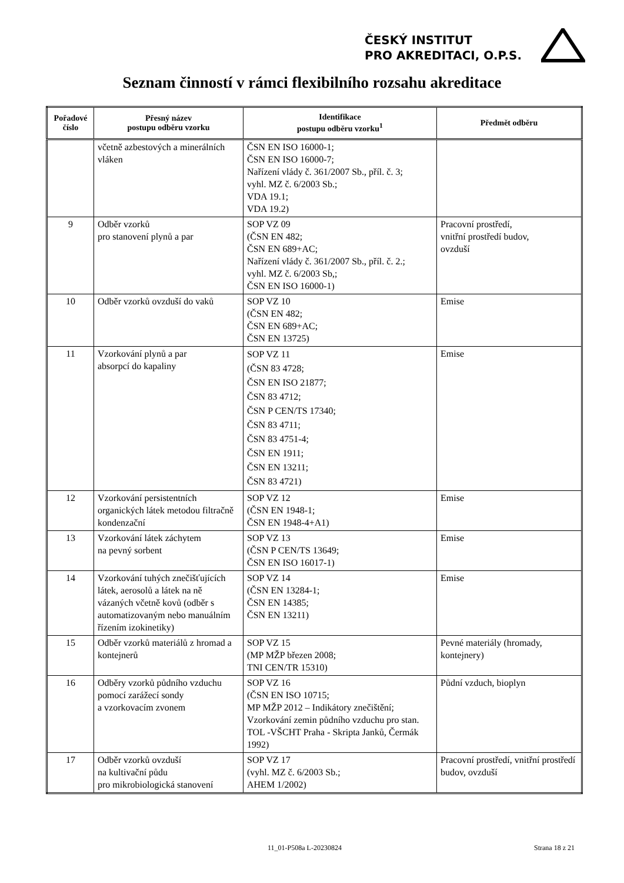ČESKÝ INSTITUT
PRO AKREDITACI, O.P.S.
Seznam činností v rámci flexibilního rozsahu akreditace
| Pořadové číslo | Přesný název postupu odběru vzorku | Identifikace postupu odběru vzorku<sup>1</sup> | Předmět odběru |
| --- | --- | --- | --- |
| | včetně azbestových a minerálních vláken | ČSN EN ISO 16000-1; ČSN EN ISO 16000-7; Nařízení vlády č. 361/2007 Sb., příl. č. 3; vyhl. MZ č. 6/2003 Sb.; VDA 19.1; VDA 19.2) | |
| 9 | Odběr vzorků pro stanovení plynů a par | SOP VZ 09 (ČSN EN 482; ČSN EN 689+AC; Nařízení vlády č. 361/2007 Sb., příl. č. 2.; vyhl. MZ č. 6/2003 Sb,; ČSN EN ISO 16000-1) | Pracovní prostředí, vnitřní prostředí budov, ovzduší |
| 10 | Odběr vzorků ovzduší do vaků | SOP VZ 10 (ČSN EN 482; ČSN EN 689+AC; ČSN EN 13725) | Emise |
| 11 | Vzorkování plynů a par absorpcí do kapaliny | SOP VZ 11 (ČSN 83 4728; ČSN EN ISO 21877; ČSN 83 4712; ČSN P CEN/TS 17340; ČSN 83 4711; ČSN 83 4751-4; ČSN EN 1911; ČSN EN 13211; ČSN 83 4721) | Emise |
| 12 | Vzorkování persistentních organických látek metodou filtračně kondenzační | SOP VZ 12 (ČSN EN 1948-1; ČSN EN 1948-4+A1) | Emise |
| 13 | Vzorkování látek záchytem na pevný sorbent | SOP VZ 13 (ČSN P CEN/TS 13649; ČSN EN ISO 16017-1) | Emise |
| 14 | Vzorkování tuhých znečišťujících látek, aerosolů a látek na ně vázaných včetně kovů (odběr s automatizovaným nebo manuálním řízením izokinetiky) | SOP VZ 14 (ČSN EN 13284-1; ČSN EN 14385; ČSN EN 13211) | Emise |
| 15 | Odběr vzorků materiálů z hromad a kontejnerů | SOP VZ 15 (MP MŽP březen 2008; TNI CEN/TR 15310) | Pevné materiály (hromady, kontejnery) |
| 16 | Odběry vzorků půdního vzduchu pomocí zarážecí sondy a vzorkovacím zvonem | SOP VZ 16 (ČSN EN ISO 10715; MP MŽP 2012 – Indikátory znečištění; Vzorkování zemin půdního vzduchu pro stan. TOL -VŠCHT Praha - Skripta Janků, Čermák 1992) | Půdní vzduch, bioplyn |
| 17 | Odběr vzorků ovzduší na kultivační půdu pro mikrobiologická stanovení | SOP VZ 17 (vyhl. MZ č. 6/2003 Sb.; AHEM 1/2002) | Pracovní prostředí, vnitřní prostředí budov, ovzduší |
11_01-P508a L-20230824 Strana 18 z 21